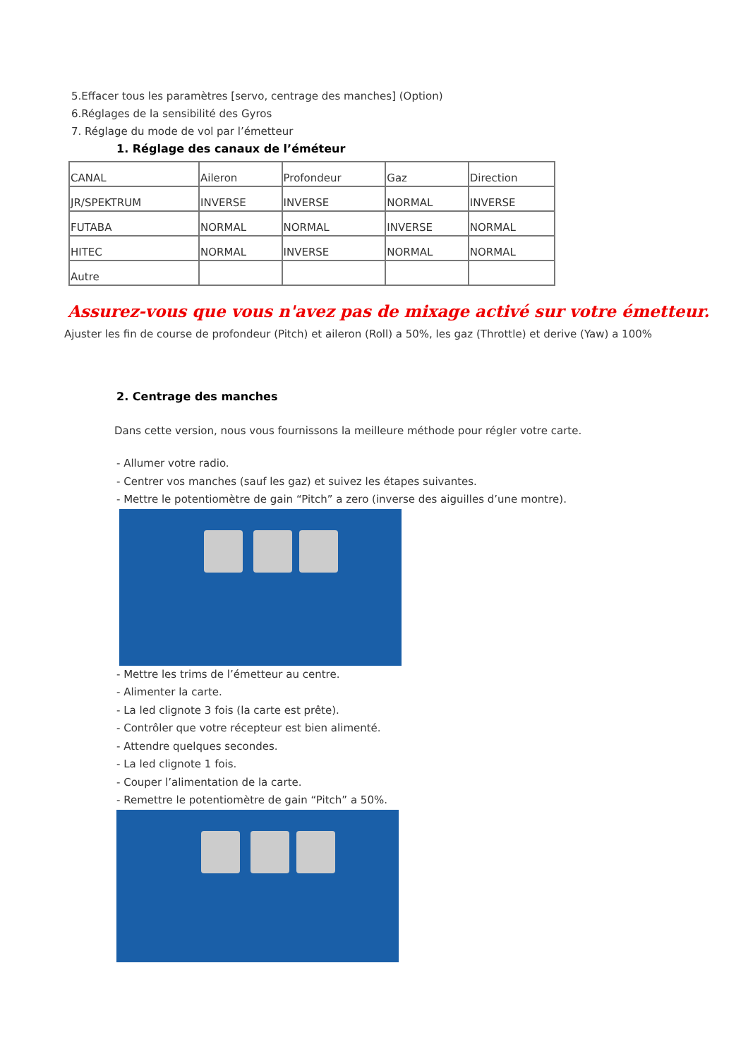5.Effacer tous les paramètres [servo, centrage des manches] (Option)
6.Réglages de la sensibilité des Gyros
7. Réglage du mode de vol par l’émetteur
1. Réglage des canaux de l’éméteur
| CANAL | Aileron | Profondeur | Gaz | Direction |
| JR/SPEKTRUM | INVERSE | INVERSE | NORMAL | INVERSE |
| FUTABA | NORMAL | NORMAL | INVERSE | NORMAL |
| HITEC | NORMAL | INVERSE | NORMAL | NORMAL |
| Autre | | | | |
Assurez-vous que vous n'avez pas de mixage activé sur votre émetteur.
Ajuster les fin de course de profondeur (Pitch) et aileron (Roll) a 50%, les gaz (Throttle) et derive (Yaw) a 100%
2. Centrage des manches
Dans cette version, nous vous fournissons la meilleure méthode pour régler votre carte.
- Allumer votre radio.
- Centrer vos manches (sauf les gaz) et suivez les étapes suivantes.
- Mettre le potentiomètre de gain “Pitch” a zero (inverse des aiguilles d’une montre).
- Mettre les trims de l’émetteur au centre.
- Alimenter la carte.
- La led clignote 3 fois (la carte est prête).
- Contrôler que votre récepteur est bien alimenté.
- Attendre quelques secondes.
- La led clignote 1 fois.
- Couper l’alimentation de la carte.
- Remettre le potentiomètre de gain “Pitch” a 50%.